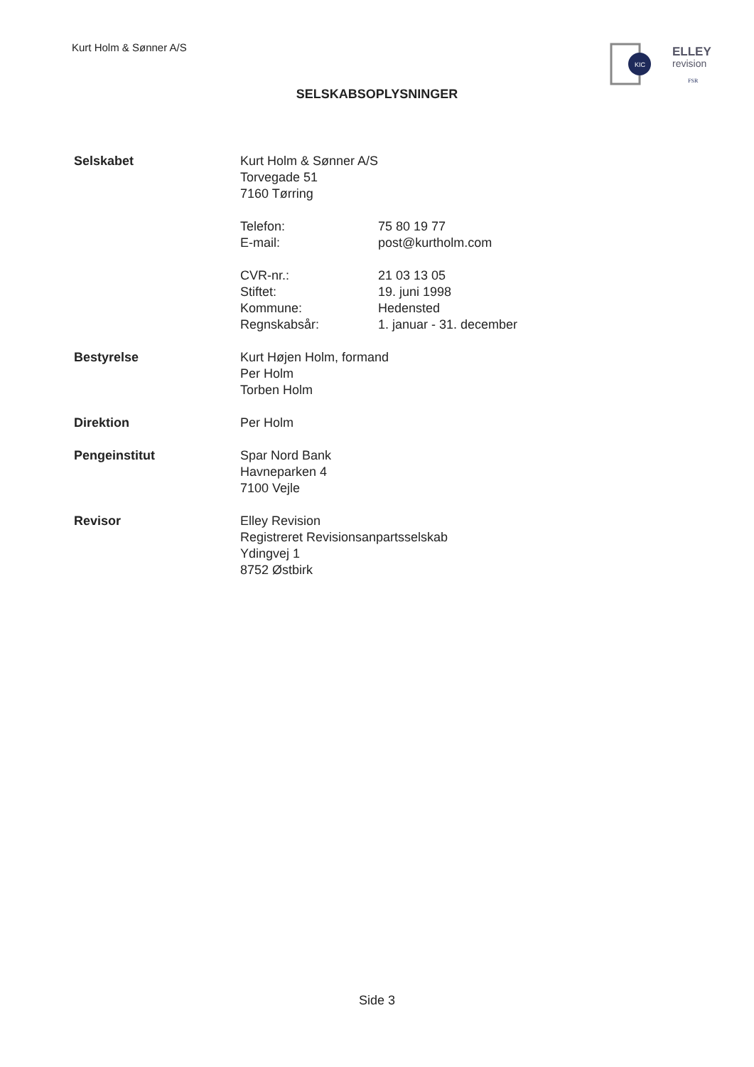Kurt Holm & Sønner A/S
KIC
ELLEY
revision
FSR
SELSKABSOPLYSNINGER
Selskabet Kurt Holm & Sønner A/S
Torvegade 51
7160 Tørring
Telefon: 75 80 19 77
E-mail: post@kurtholm.com
CVR-nr.: 21 03 13 05
Stiftet: 19. juni 1998
Kommune: Hedensted
Regnskabsår: 1. januar - 31. december
Bestyrelse Kurt Højen Holm, formand
Per Holm
Torben Holm
Direktion Per Holm
Pengeinstitut Spar Nord Bank
Havneparken 4
7100 Vejle
Revisor Elley Revision
Registreret Revisionsanpartsselskab
Ydingvej 1
8752 Østbirk
Side 3